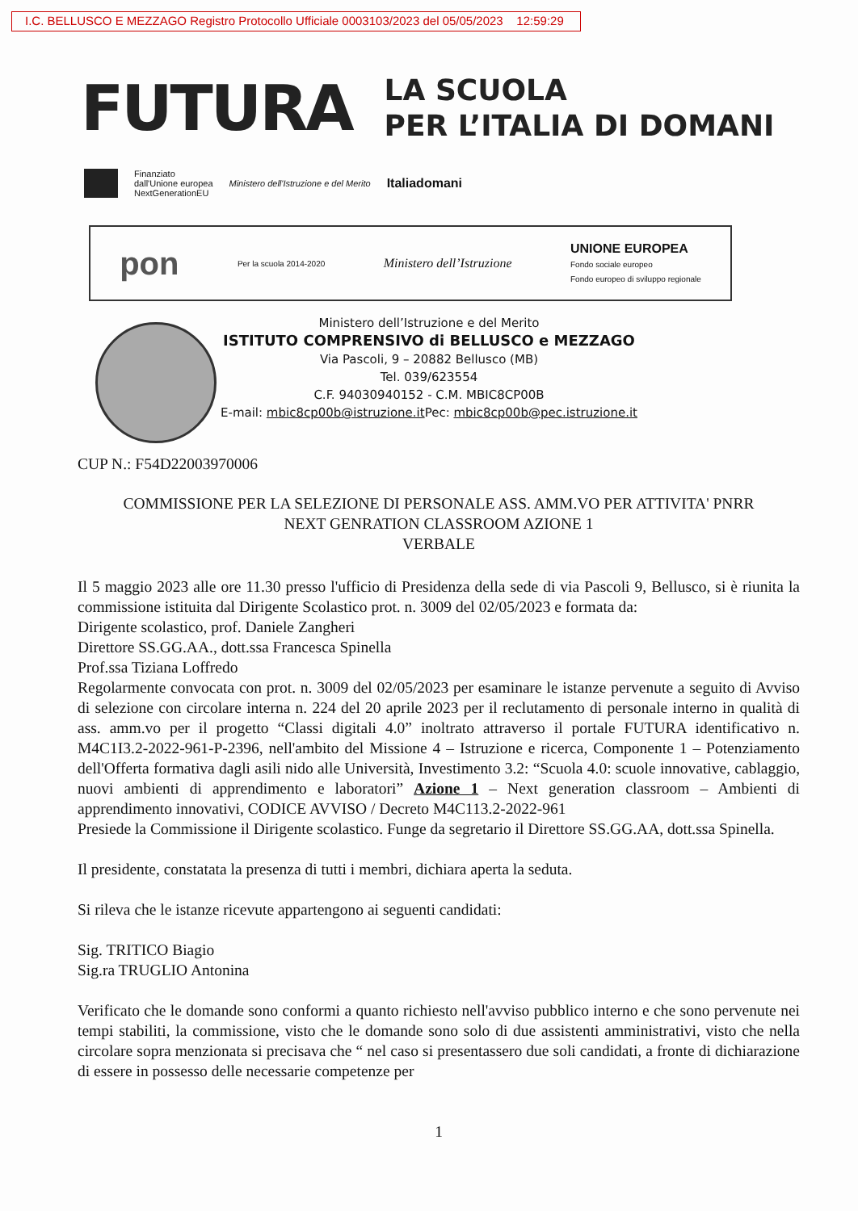I.C. BELLUSCO E MEZZAGO Registro Protocollo Ufficiale 0003103/2023 del 05/05/2023 12:59:29
FUTURA LA SCUOLA
PER L’ITALIA DI DOMANI
Finanziato
dall'Unione europea
NextGenerationEU Ministero dell'Istruzione e del Merito Italiadomani
pon Per la scuola 2014-2020 Ministero dell’Istruzione UNIONE EUROPEA
Fondo sociale europeo
Fondo europeo di sviluppo regionale
Ministero dell’Istruzione e del Merito
ISTITUTO COMPRENSIVO di BELLUSCO e MEZZAGO
Via Pascoli, 9 – 20882 Bellusco (MB)
Tel. 039/623554
C.F. 94030940152 - C.M. MBIC8CP00B
E-mail: mbic8cp00b@istruzione.it Pec: mbic8cp00b@pec.istruzione.it
CUP N.: F54D22003970006
COMMISSIONE PER LA SELEZIONE DI PERSONALE ASS. AMM.VO PER ATTIVITA' PNRR
NEXT GENRATION CLASSROOM AZIONE 1
VERBALE
Il 5 maggio 2023 alle ore 11.30 presso l'ufficio di Presidenza della sede di via Pascoli 9, Bellusco, si è riunita la commissione istituita dal Dirigente Scolastico prot. n. 3009 del 02/05/2023 e formata da:
Dirigente scolastico, prof. Daniele Zangheri
Direttore SS.GG.AA., dott.ssa Francesca Spinella
Prof.ssa Tiziana Loffredo
Regolarmente convocata con prot. n. 3009 del 02/05/2023 per esaminare le istanze pervenute a seguito di Avviso di selezione con circolare interna n. 224 del 20 aprile 2023 per il reclutamento di personale interno in qualità di ass. amm.vo per il progetto “Classi digitali 4.0” inoltrato attraverso il portale FUTURA identificativo n. M4C1I3.2-2022-961-P-2396, nell'ambito del Missione 4 – Istruzione e ricerca, Componente 1 – Potenziamento dell'Offerta formativa dagli asili nido alle Università, Investimento 3.2: “Scuola 4.0: scuole innovative, cablaggio, nuovi ambienti di apprendimento e laboratori” Azione 1 – Next generation classroom – Ambienti di apprendimento innovativi, CODICE AVVISO / Decreto M4C113.2-2022-961
Presiede la Commissione il Dirigente scolastico. Funge da segretario il Direttore SS.GG.AA, dott.ssa Spinella.
Il presidente, constatata la presenza di tutti i membri, dichiara aperta la seduta.
Si rileva che le istanze ricevute appartengono ai seguenti candidati:
Sig. TRITICO Biagio
Sig.ra TRUGLIO Antonina
Verificato che le domande sono conformi a quanto richiesto nell'avviso pubblico interno e che sono pervenute nei tempi stabiliti, la commissione, visto che le domande sono solo di due assistenti amministrativi, visto che nella circolare sopra menzionata si precisava che “ nel caso si presentassero due soli candidati, a fronte di dichiarazione di essere in possesso delle necessarie competenze per
1